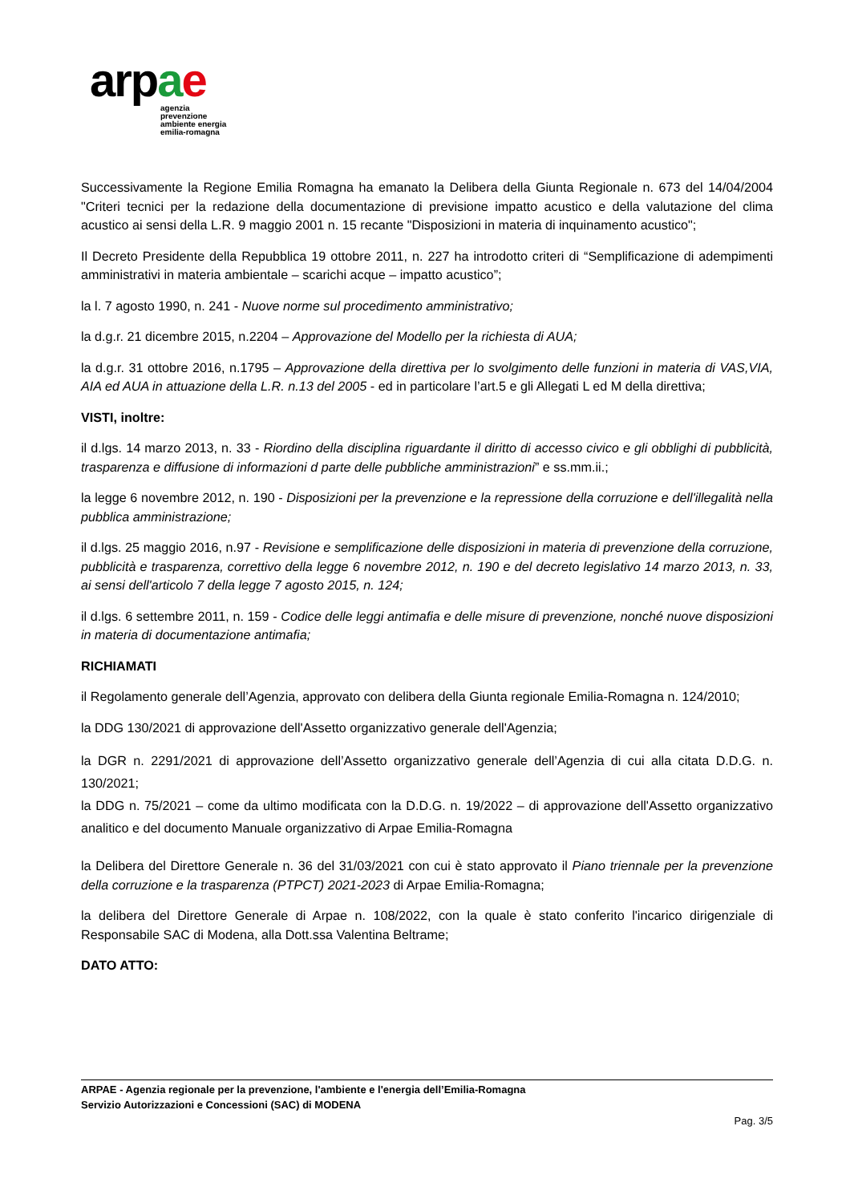arpae
agenzia
prevenzione
ambiente energia
emilia-romagna
Successivamente la Regione Emilia Romagna ha emanato la Delibera della Giunta Regionale n. 673 del 14/04/2004 "Criteri tecnici per la redazione della documentazione di previsione impatto acustico e della valutazione del clima acustico ai sensi della L.R. 9 maggio 2001 n. 15 recante "Disposizioni in materia di inquinamento acustico";
Il Decreto Presidente della Repubblica 19 ottobre 2011, n. 227 ha introdotto criteri di “Semplificazione di adempimenti amministrativi in materia ambientale – scarichi acque – impatto acustico”;
la l. 7 agosto 1990, n. 241 - Nuove norme sul procedimento amministrativo;
la d.g.r. 21 dicembre 2015, n.2204 – Approvazione del Modello per la richiesta di AUA;
la d.g.r. 31 ottobre 2016, n.1795 – Approvazione della direttiva per lo svolgimento delle funzioni in materia di VAS,VIA, AIA ed AUA in attuazione della L.R. n.13 del 2005 - ed in particolare l’art.5 e gli Allegati L ed M della direttiva;
VISTI, inoltre:
il d.lgs. 14 marzo 2013, n. 33 - Riordino della disciplina riguardante il diritto di accesso civico e gli obblighi di pubblicità, trasparenza e diffusione di informazioni d parte delle pubbliche amministrazioni” e ss.mm.ii.;
la legge 6 novembre 2012, n. 190 - Disposizioni per la prevenzione e la repressione della corruzione e dell'illegalità nella pubblica amministrazione;
il d.lgs. 25 maggio 2016, n.97 - Revisione e semplificazione delle disposizioni in materia di prevenzione della corruzione, pubblicità e trasparenza, correttivo della legge 6 novembre 2012, n. 190 e del decreto legislativo 14 marzo 2013, n. 33, ai sensi dell'articolo 7 della legge 7 agosto 2015, n. 124;
il d.lgs. 6 settembre 2011, n. 159 - Codice delle leggi antimafia e delle misure di prevenzione, nonché nuove disposizioni in materia di documentazione antimafia;
RICHIAMATI
il Regolamento generale dell’Agenzia, approvato con delibera della Giunta regionale Emilia-Romagna n. 124/2010;
la DDG 130/2021 di approvazione dell'Assetto organizzativo generale dell'Agenzia;
la DGR n. 2291/2021 di approvazione dell’Assetto organizzativo generale dell’Agenzia di cui alla citata D.D.G. n. 130/2021;
la DDG n. 75/2021 – come da ultimo modificata con la D.D.G. n. 19/2022 – di approvazione dell'Assetto organizzativo analitico e del documento Manuale organizzativo di Arpae Emilia-Romagna
la Delibera del Direttore Generale n. 36 del 31/03/2021 con cui è stato approvato il Piano triennale per la prevenzione della corruzione e la trasparenza (PTPCT) 2021-2023 di Arpae Emilia-Romagna;
la delibera del Direttore Generale di Arpae n. 108/2022, con la quale è stato conferito l'incarico dirigenziale di Responsabile SAC di Modena, alla Dott.ssa Valentina Beltrame;
DATO ATTO:
ARPAE - Agenzia regionale per la prevenzione, l'ambiente e l'energia dell’Emilia-Romagna
Servizio Autorizzazioni e Concessioni (SAC) di MODENA
Pag. 3/5